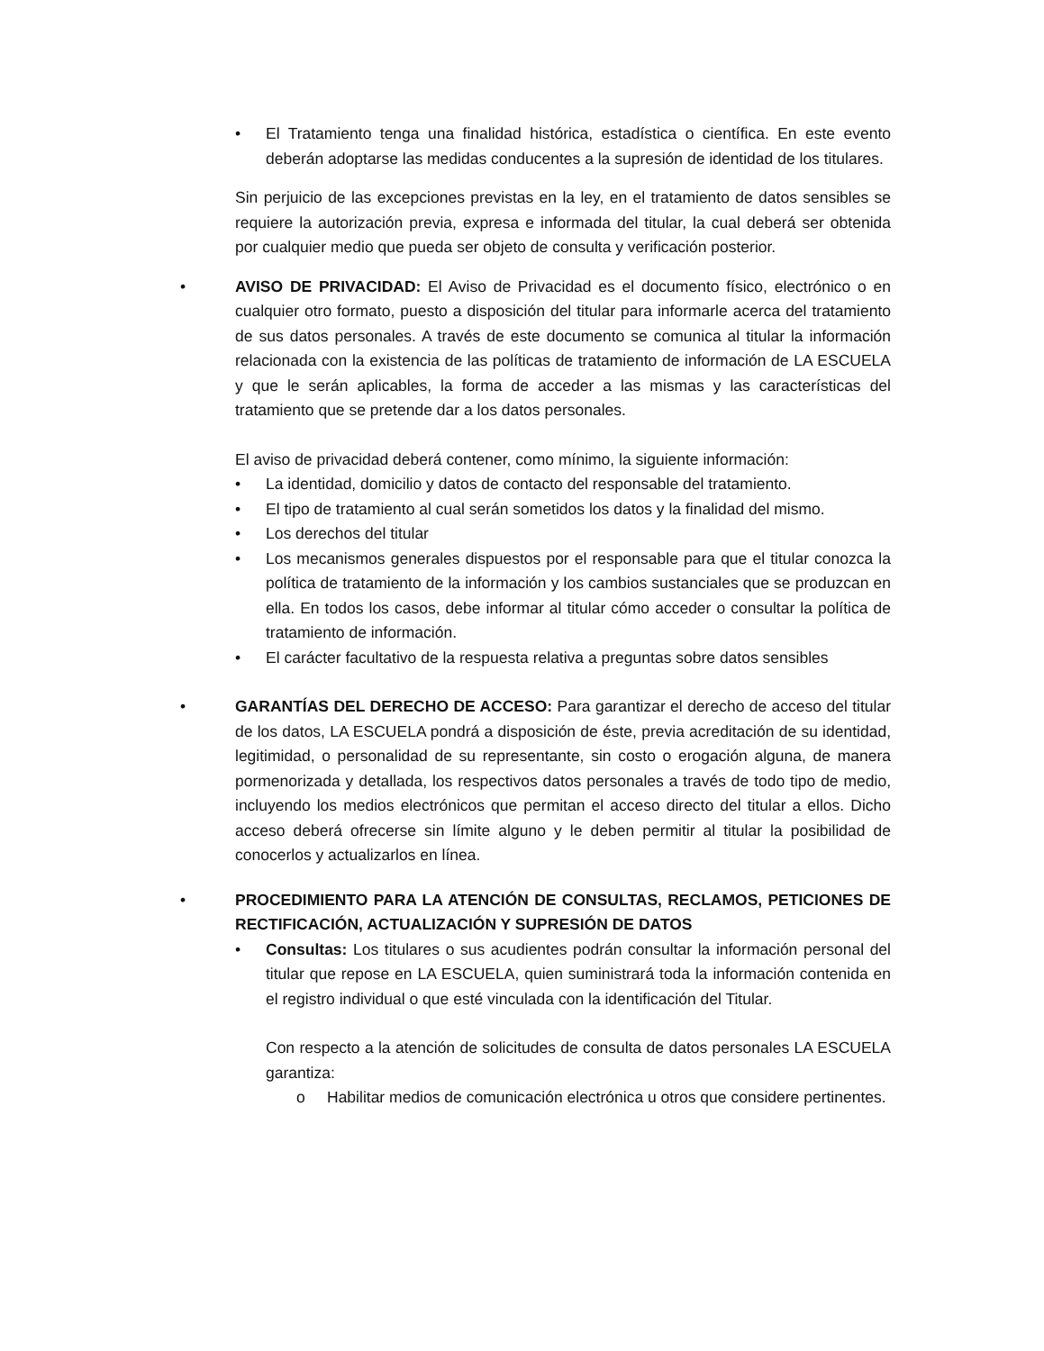• El Tratamiento tenga una finalidad histórica, estadística o científica. En este evento deberán adoptarse las medidas conducentes a la supresión de identidad de los titulares.
Sin perjuicio de las excepciones previstas en la ley, en el tratamiento de datos sensibles se requiere la autorización previa, expresa e informada del titular, la cual deberá ser obtenida por cualquier medio que pueda ser objeto de consulta y verificación posterior.
• AVISO DE PRIVACIDAD: El Aviso de Privacidad es el documento físico, electrónico o en cualquier otro formato, puesto a disposición del titular para informarle acerca del tratamiento de sus datos personales. A través de este documento se comunica al titular la información relacionada con la existencia de las políticas de tratamiento de información de LA ESCUELA y que le serán aplicables, la forma de acceder a las mismas y las características del tratamiento que se pretende dar a los datos personales.
El aviso de privacidad deberá contener, como mínimo, la siguiente información:
• La identidad, domicilio y datos de contacto del responsable del tratamiento.
• El tipo de tratamiento al cual serán sometidos los datos y la finalidad del mismo.
• Los derechos del titular
• Los mecanismos generales dispuestos por el responsable para que el titular conozca la política de tratamiento de la información y los cambios sustanciales que se produzcan en ella. En todos los casos, debe informar al titular cómo acceder o consultar la política de tratamiento de información.
• El carácter facultativo de la respuesta relativa a preguntas sobre datos sensibles
• GARANTÍAS DEL DERECHO DE ACCESO: Para garantizar el derecho de acceso del titular de los datos, LA ESCUELA pondrá a disposición de éste, previa acreditación de su identidad, legitimidad, o personalidad de su representante, sin costo o erogación alguna, de manera pormenorizada y detallada, los respectivos datos personales a través de todo tipo de medio, incluyendo los medios electrónicos que permitan el acceso directo del titular a ellos. Dicho acceso deberá ofrecerse sin límite alguno y le deben permitir al titular la posibilidad de conocerlos y actualizarlos en línea.
• PROCEDIMIENTO PARA LA ATENCIÓN DE CONSULTAS, RECLAMOS, PETICIONES DE RECTIFICACIÓN, ACTUALIZACIÓN Y SUPRESIÓN DE DATOS
• Consultas: Los titulares o sus acudientes podrán consultar la información personal del titular que repose en LA ESCUELA, quien suministrará toda la información contenida en el registro individual o que esté vinculada con la identificación del Titular.
Con respecto a la atención de solicitudes de consulta de datos personales LA ESCUELA garantiza:
o Habilitar medios de comunicación electrónica u otros que considere pertinentes.